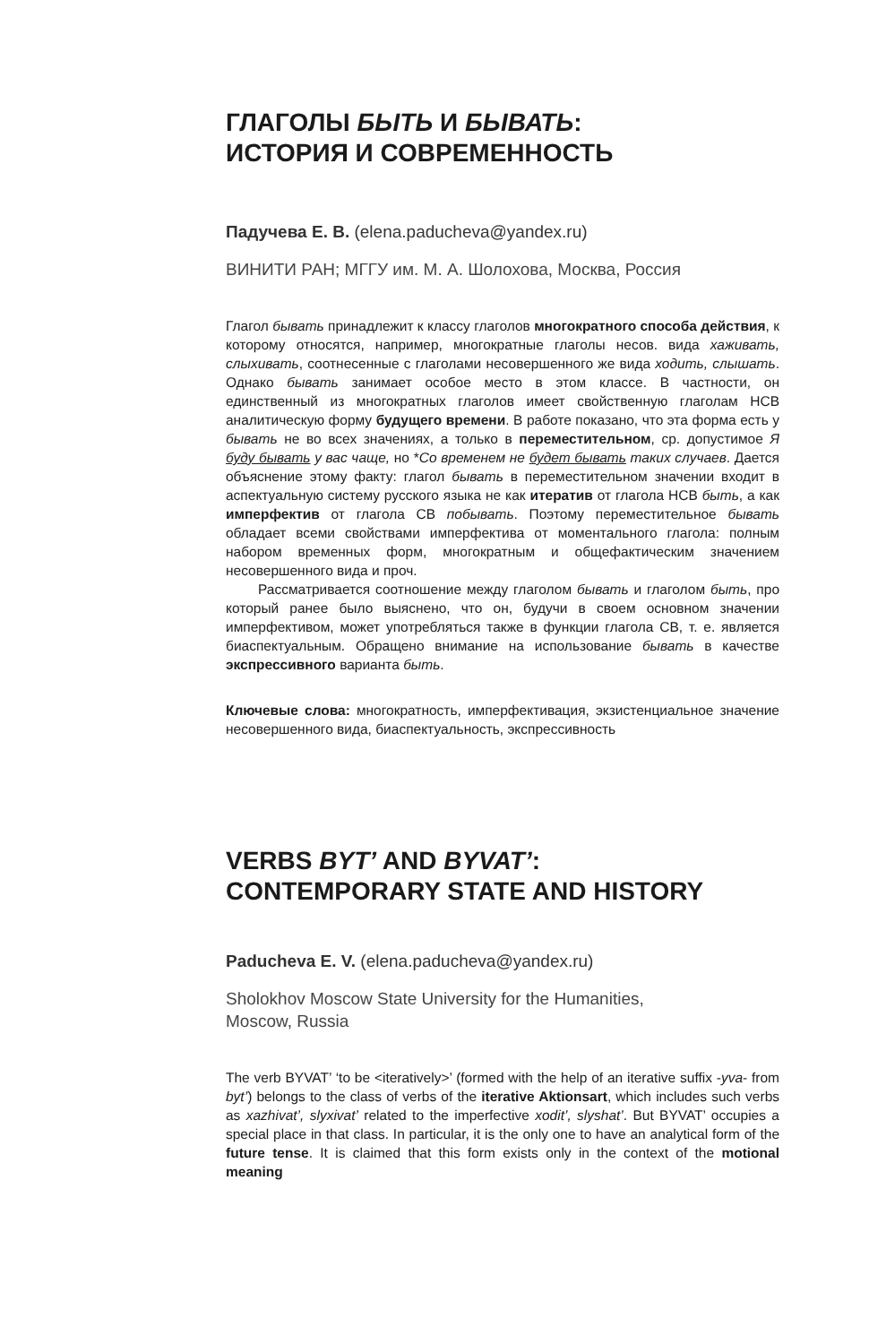ГЛАГОЛЫ БЫТЬ И БЫВАТЬ:
ИСТОРИЯ И СОВРЕМЕННОСТЬ
Падучева Е. В. (elena.paducheva@yandex.ru)
ВИНИТИ РАН; МГГУ им. М. А. Шолохова, Москва, Россия
Глагол бывать принадлежит к классу глаголов многократного способа действия, к которому относятся, например, многократные глаголы несов. вида хаживать, слыхивать, соотнесенные с глаголами несовершенного же вида ходить, слышать. Однако бывать занимает особое место в этом классе. В частности, он единственный из многократных глаголов имеет свойственную глаголам НСВ аналитическую форму будущего времени. В работе показано, что эта форма есть у бывать не во всех значениях, а только в переместительном, ср. допустимое Я буду бывать у вас чаще, но *Со временем не будет бывать таких случаев. Дается объяснение этому факту: глагол бывать в переместительном значении входит в аспектуальную систему русского языка не как итератив от глагола НСВ быть, а как имперфектив от глагола СВ побывать. Поэтому переместительное бывать обладает всеми свойствами имперфектива от моментального глагола: полным набором временных форм, многократным и общефактическим значением несовершенного вида и проч.
Рассматривается соотношение между глаголом бывать и глаголом быть, про который ранее было выяснено, что он, будучи в своем основном значении имперфективом, может употребляться также в функции глагола СВ, т. е. является биаспектуальным. Обращено внимание на использование бывать в качестве экспрессивного варианта быть.
Ключевые слова: многократность, имперфективация, экзистенциальное значение несовершенного вида, биаспектуальность, экспрессивность
VERBS BYT’ AND BYVAT’:
CONTEMPORARY STATE AND HISTORY
Paducheva E. V. (elena.paducheva@yandex.ru)
Sholokhov Moscow State University for the Humanities,
Moscow, Russia
The verb BYVAT’ ‘to be <iteratively>’ (formed with the help of an iterative suffix -yva- from byt’) belongs to the class of verbs of the iterative Aktionsart, which includes such verbs as xazhivat’, slyxivat’ related to the imperfective xodit’, slyshat’. But BYVAT’ occupies a special place in that class. In particular, it is the only one to have an analytical form of the future tense. It is claimed that this form exists only in the context of the motional meaning